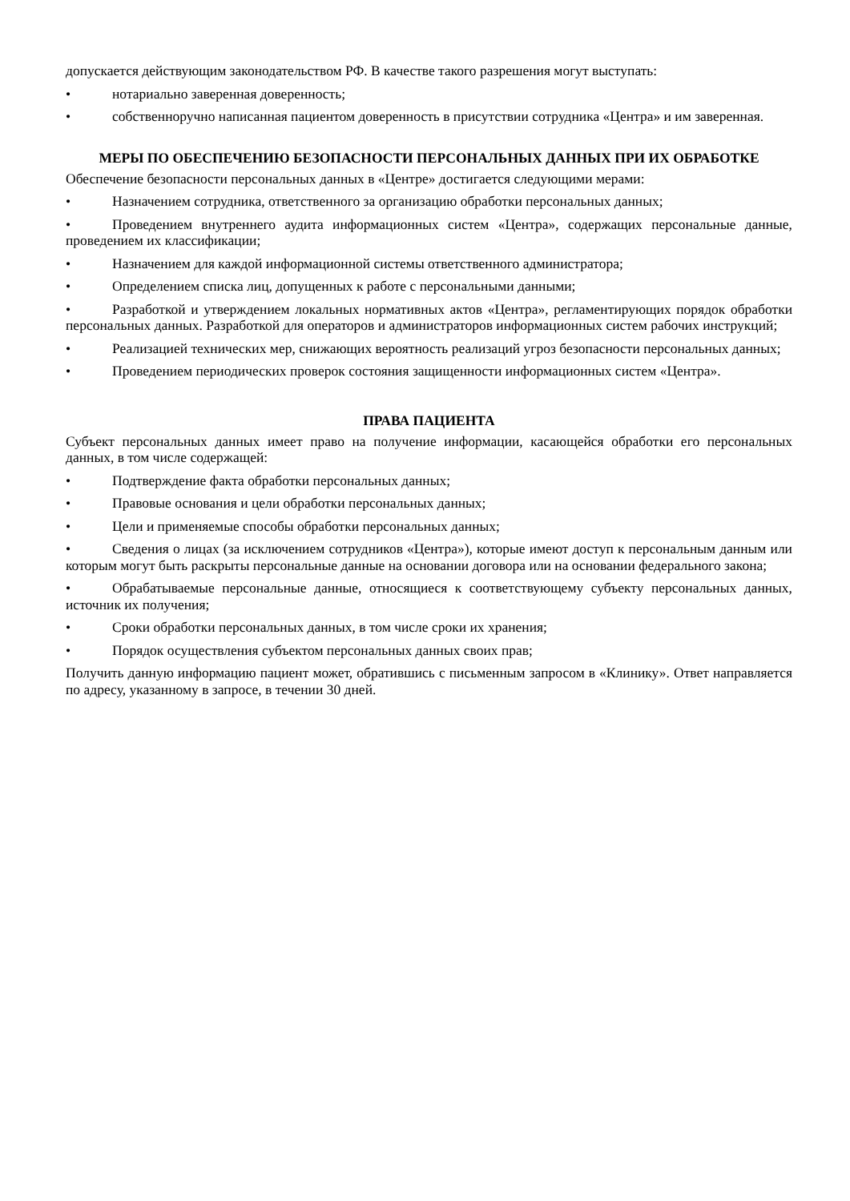допускается действующим законодательством РФ. В качестве такого разрешения могут выступать:
• нотариально заверенная доверенность;
• собственноручно написанная пациентом доверенность в присутствии сотрудника «Центра» и им заверенная.
МЕРЫ ПО ОБЕСПЕЧЕНИЮ БЕЗОПАСНОСТИ ПЕРСОНАЛЬНЫХ ДАННЫХ ПРИ ИХ ОБРАБОТКЕ
Обеспечение безопасности персональных данных в «Центре» достигается следующими мерами:
• Назначением сотрудника, ответственного за организацию обработки персональных данных;
• Проведением внутреннего аудита информационных систем «Центра», содержащих персональные данные, проведением их классификации;
• Назначением для каждой информационной системы ответственного администратора;
• Определением списка лиц, допущенных к работе с персональными данными;
• Разработкой и утверждением локальных нормативных актов «Центра», регламентирующих порядок обработки персональных данных. Разработкой для операторов и администраторов информационных систем рабочих инструкций;
• Реализацией технических мер, снижающих вероятность реализаций угроз безопасности персональных данных;
• Проведением периодических проверок состояния защищенности информационных систем «Центра».
ПРАВА ПАЦИЕНТА
Субъект персональных данных имеет право на получение информации, касающейся обработки его персональных данных, в том числе содержащей:
• Подтверждение факта обработки персональных данных;
• Правовые основания и цели обработки персональных данных;
• Цели и применяемые способы обработки персональных данных;
• Сведения о лицах (за исключением сотрудников «Центра»), которые имеют доступ к персональным данным или которым могут быть раскрыты персональные данные на основании договора или на основании федерального закона;
• Обрабатываемые персональные данные, относящиеся к соответствующему субъекту персональных данных, источник их получения;
• Сроки обработки персональных данных, в том числе сроки их хранения;
• Порядок осуществления субъектом персональных данных своих прав;
Получить данную информацию пациент может, обратившись с письменным запросом в «Клинику». Ответ направляется по адресу, указанному в запросе, в течении 30 дней.